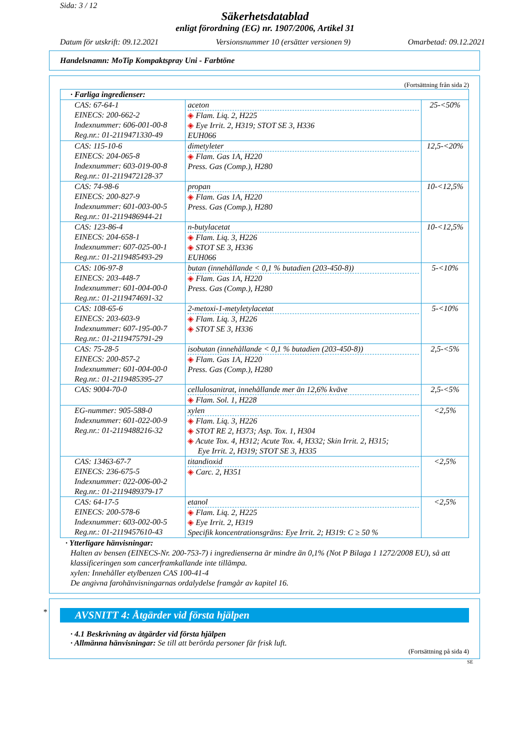Sida: 3 / 12
Säkerhetsdatablad
enligt förordning (EG) nr. 1907/2006, Artikel 31
Datum för utskrift: 09.12.2021 Versionsnummer 10 (ersätter versionen 9) Omarbetad: 09.12.2021
Handelsnamn: MoTip Kompaktspray Uni - Farbtöne
(Fortsättning från sida 2)
| · Farliga ingredienser: | | |
| CAS: 67-64-1 EINECS: 200-662-2 Indexnummer: 606-001-00-8 Reg.nr.: 01-2119471330-49 | aceton ◈ Flam. Liq. 2, H225 ◈ Eye Irrit. 2, H319; STOT SE 3, H336 EUH066 | 25-<50% |
| CAS: 115-10-6 EINECS: 204-065-8 Indexnummer: 603-019-00-8 Reg.nr.: 01-2119472128-37 | dimetyleter ◈ Flam. Gas 1A, H220 Press. Gas (Comp.), H280 | 12,5-<20% |
| CAS: 74-98-6 EINECS: 200-827-9 Indexnummer: 601-003-00-5 Reg.nr.: 01-2119486944-21 | propan ◈ Flam. Gas 1A, H220 Press. Gas (Comp.), H280 | 10-<12,5% |
| CAS: 123-86-4 EINECS: 204-658-1 Indexnummer: 607-025-00-1 Reg.nr.: 01-2119485493-29 | n-butylacetat ◈ Flam. Liq. 3, H226 ◈ STOT SE 3, H336 EUH066 | 10-<12,5% |
| CAS: 106-97-8 EINECS: 203-448-7 Indexnummer: 601-004-00-0 Reg.nr.: 01-2119474691-32 | butan (innehållande < 0,1 % butadien (203-450-8)) ◈ Flam. Gas 1A, H220 Press. Gas (Comp.), H280 | 5-<10% |
| CAS: 108-65-6 EINECS: 203-603-9 Indexnummer: 607-195-00-7 Reg.nr.: 01-2119475791-29 | 2-metoxi-1-metyletylacetat ◈ Flam. Liq. 3, H226 ◈ STOT SE 3, H336 | 5-<10% |
| CAS: 75-28-5 EINECS: 200-857-2 Indexnummer: 601-004-00-0 Reg.nr.: 01-2119485395-27 | isobutan (innehållande < 0,1 % butadien (203-450-8)) ◈ Flam. Gas 1A, H220 Press. Gas (Comp.), H280 | 2,5-<5% |
| CAS: 9004-70-0 | cellulosanitrat, innehållande mer än 12,6% kväve ◈ Flam. Sol. 1, H228 | 2,5-<5% |
| EG-nummer: 905-588-0 Indexnummer: 601-022-00-9 Reg.nr.: 01-2119488216-32 | xylen ◈ Flam. Liq. 3, H226 ◈ STOT RE 2, H373; Asp. Tox. 1, H304 ◈ Acute Tox. 4, H312; Acute Tox. 4, H332; Skin Irrit. 2, H315; Eye Irrit. 2, H319; STOT SE 3, H335 | <2,5% |
| CAS: 13463-67-7 EINECS: 236-675-5 Indexnummer: 022-006-00-2 Reg.nr.: 01-2119489379-17 | titandioxid ◈ Carc. 2, H351 | <2,5% |
| CAS: 64-17-5 EINECS: 200-578-6 Indexnummer: 603-002-00-5 Reg.nr.: 01-2119457610-43 | etanol ◈ Flam. Liq. 2, H225 ◈ Eye Irrit. 2, H319 Specifik koncentrationsgräns: Eye Irrit. 2; H319: C ≥ 50 % | <2,5% |
· Ytterligare hänvisningar:
Halten av bensen (EINECS-Nr. 200-753-7) i ingredienserna är mindre än 0,1% (Not P Bilaga 1 1272/2008 EU), så att klassificeringen som cancerframkallande inte tillämpa.
xylen: Innehåller etylbenzen CAS 100-41-4
De angivna farohänvisningarnas ordalydelse framgår av kapitel 16.
*
AVSNITT 4: Åtgärder vid första hjälpen
· 4.1 Beskrivning av åtgärder vid första hjälpen
· Allmänna hänvisningar: Se till att berörda personer får frisk luft.
(Fortsättning på sida 4)
SE